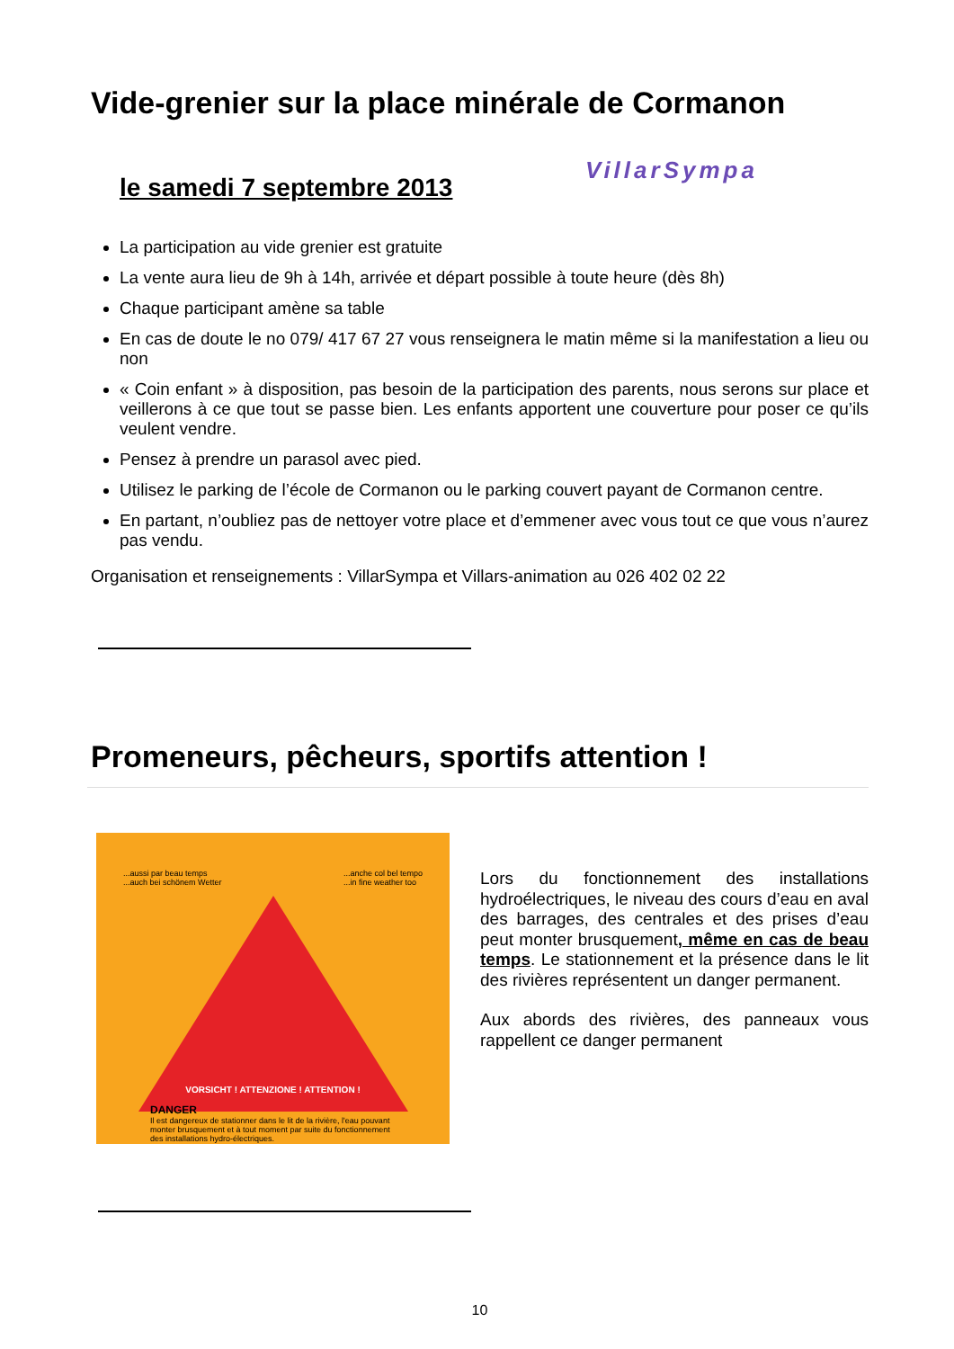Vide-grenier sur la place minérale de Cormanon
le samedi 7 septembre 2013
VillarSympa
La participation au vide grenier est gratuite
La vente aura lieu de 9h à 14h, arrivée et départ possible à toute heure (dès 8h)
Chaque participant amène sa table
En cas de doute le no 079/ 417 67 27 vous renseignera le matin même si la manifestation a lieu ou non
« Coin enfant » à disposition, pas besoin de la participation des parents, nous serons sur place et veillerons à ce que tout se passe bien. Les enfants apportent une couverture pour poser ce qu’ils veulent vendre.
Pensez à prendre un parasol avec pied.
Utilisez le parking de l’école de Cormanon ou le parking couvert payant de Cormanon centre.
En partant, n’oubliez pas de nettoyer votre place et d’emmener avec vous tout ce que vous n’aurez pas vendu.
Organisation et renseignements : VillarSympa et Villars-animation au 026 402 02 22
Promeneurs, pêcheurs, sportifs attention !
...aussi par beau temps
...auch bei schönem Wetter...anche col bel tempo
...in fine weather too
VORSICHT ! ATTENZIONE ! ATTENTION !
DANGER
Il est dangereux de stationner dans le lit de la rivière, l'eau pouvant monter brusquement et à tout moment par suite du fonctionnement des installations hydro-électriques.
Lors du fonctionnement des installations hydroélectriques, le niveau des cours d’eau en aval des barrages, des centrales et des prises d’eau peut monter brusquement, même en cas de beau temps. Le stationnement et la présence dans le lit des rivières représentent un danger permanent.
Aux abords des rivières, des panneaux vous rappellent ce danger permanent
10